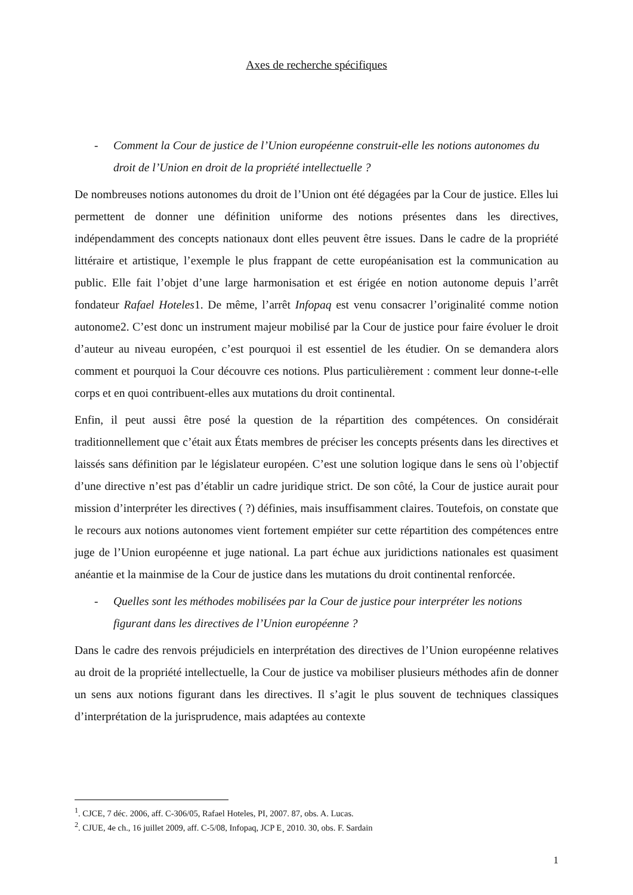Axes de recherche spécifiques
- Comment la Cour de justice de l’Union européenne construit-elle les notions autonomes du droit de l’Union en droit de la propriété intellectuelle ?
De nombreuses notions autonomes du droit de l’Union ont été dégagées par la Cour de justice. Elles lui permettent de donner une définition uniforme des notions présentes dans les directives, indépendamment des concepts nationaux dont elles peuvent être issues. Dans le cadre de la propriété littéraire et artistique, l’exemple le plus frappant de cette européanisation est la communication au public. Elle fait l’objet d’une large harmonisation et est érigée en notion autonome depuis l’arrêt fondateur Rafael Hoteles1. De même, l’arrêt Infopaq est venu consacrer l’originalité comme notion autonome2. C’est donc un instrument majeur mobilisé par la Cour de justice pour faire évoluer le droit d’auteur au niveau européen, c’est pourquoi il est essentiel de les étudier. On se demandera alors comment et pourquoi la Cour découvre ces notions. Plus particulièrement : comment leur donne-t-elle corps et en quoi contribuent-elles aux mutations du droit continental.
Enfin, il peut aussi être posé la question de la répartition des compétences. On considérait traditionnellement que c’était aux États membres de préciser les concepts présents dans les directives et laissés sans définition par le législateur européen. C’est une solution logique dans le sens où l’objectif d’une directive n’est pas d’établir un cadre juridique strict. De son côté, la Cour de justice aurait pour mission d’interpréter les directives ( ?) définies, mais insuffisamment claires. Toutefois, on constate que le recours aux notions autonomes vient fortement empiéter sur cette répartition des compétences entre juge de l’Union européenne et juge national. La part échue aux juridictions nationales est quasiment anéantie et la mainmise de la Cour de justice dans les mutations du droit continental renforcée.
- Quelles sont les méthodes mobilisées par la Cour de justice pour interpréter les notions figurant dans les directives de l’Union européenne ?
Dans le cadre des renvois préjudiciels en interprétation des directives de l’Union européenne relatives au droit de la propriété intellectuelle, la Cour de justice va mobiliser plusieurs méthodes afin de donner un sens aux notions figurant dans les directives. Il s’agit le plus souvent de techniques classiques d’interprétation de la jurisprudence, mais adaptées au contexte
<sup>1</sup>. CJCE, 7 déc. 2006, aff. C-306/05, Rafael Hoteles, PI, 2007. 87, obs. A. Lucas.
<sup>2</sup>. CJUE, 4e ch., 16 juillet 2009, aff. C-5/08, Infopaq, JCP E¸ 2010. 30, obs. F. Sardain
1